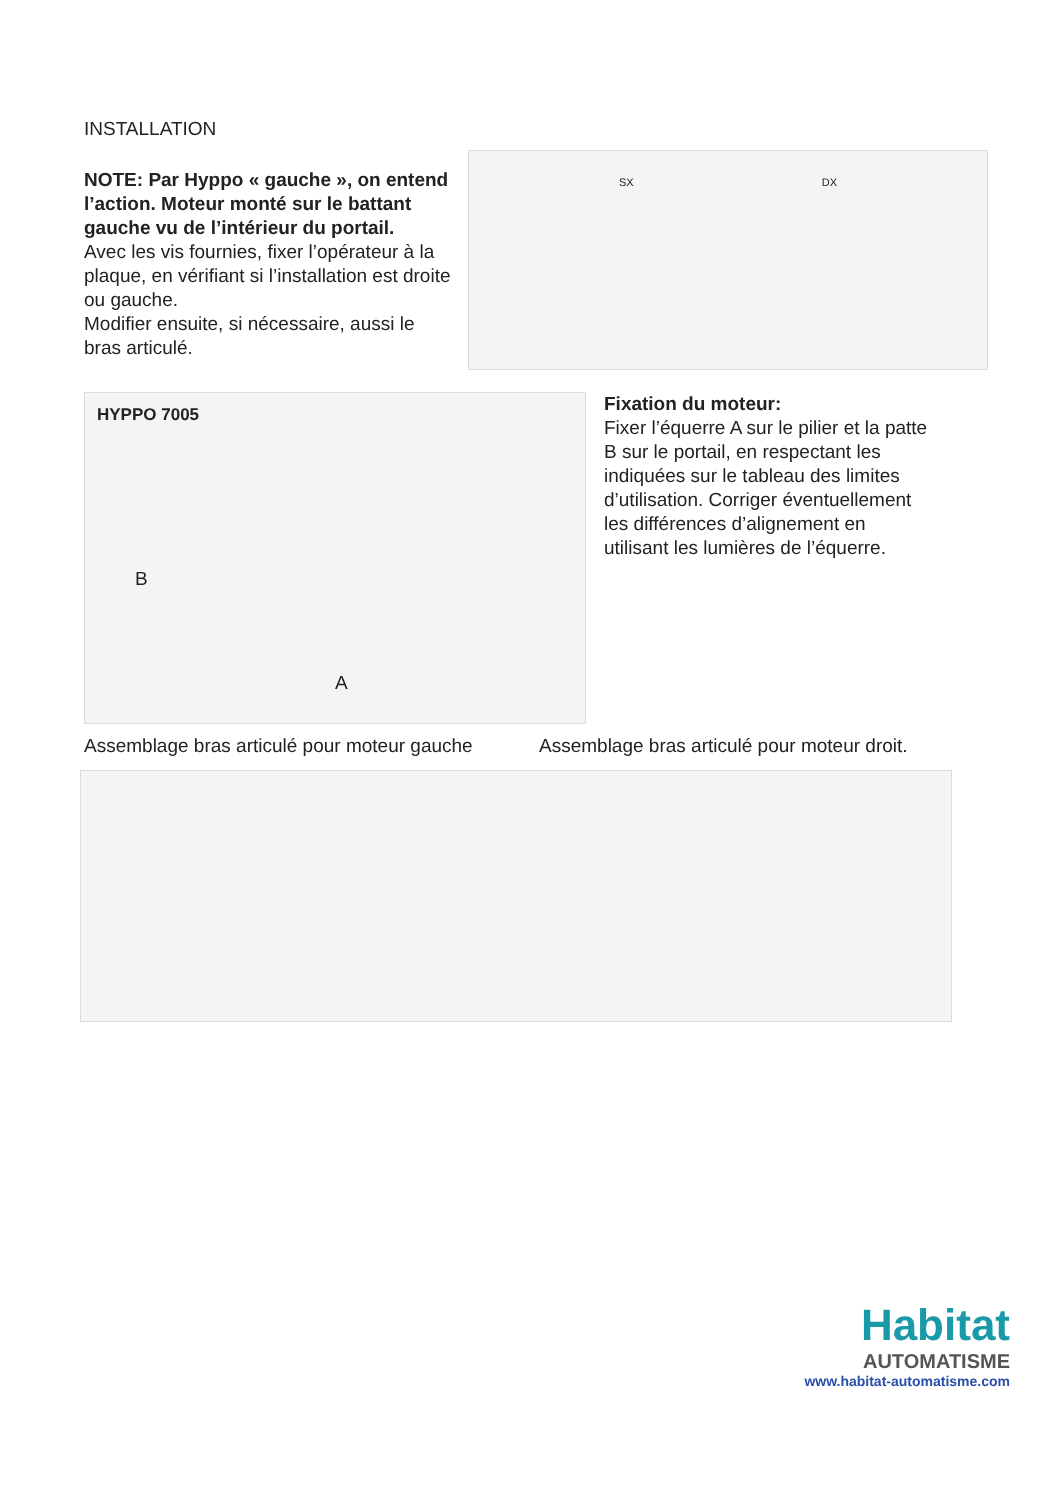INSTALLATION
NOTE: Par Hyppo « gauche », on entend l’action. Moteur monté sur le battant gauche vu de l’intérieur du portail.
Avec les vis fournies, fixer l’opérateur à la plaque, en vérifiant si l’installation est droite ou gauche.
Modifier ensuite, si nécessaire, aussi le bras articulé.
SX DX
HYPPO 7005
B
A
Fixation du moteur:
Fixer l’équerre A sur le pilier et la patte B sur le portail, en respectant les indiquées sur le tableau des limites d’utilisation. Corriger éventuellement les différences d’alignement en utilisant les lumières de l’équerre.
Assemblage bras articulé pour moteur gauche
Assemblage bras articulé pour moteur droit.
Habitat
AUTOMATISME
www.habitat-automatisme.com